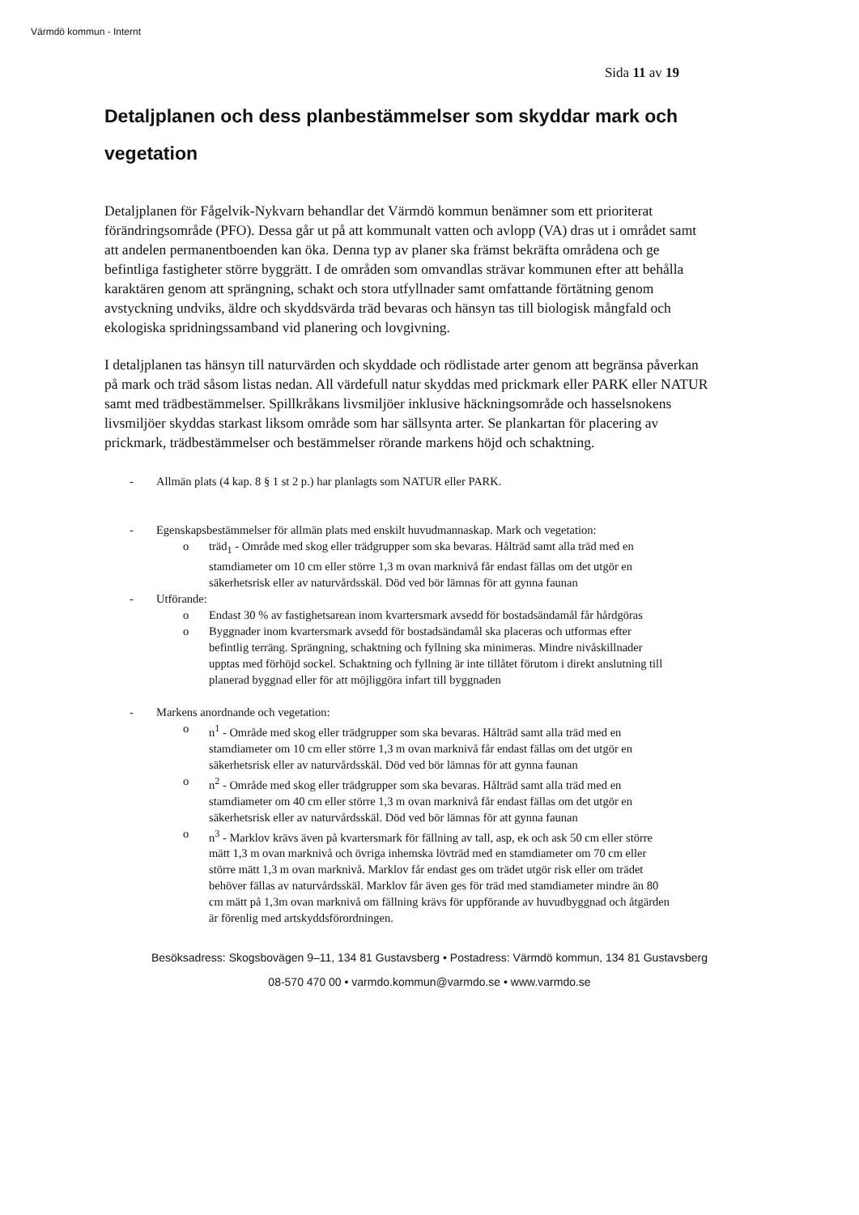Värmdö kommun - Internt
Sida 11 av 19
Detaljplanen och dess planbestämmelser som skyddar mark och vegetation
Detaljplanen för Fågelvik-Nykvarn behandlar det Värmdö kommun benämner som ett prioriterat förändringsområde (PFO). Dessa går ut på att kommunalt vatten och avlopp (VA) dras ut i området samt att andelen permanentboenden kan öka. Denna typ av planer ska främst bekräfta områdena och ge befintliga fastigheter större byggrätt. I de områden som omvandlas strävar kommunen efter att behålla karaktären genom att sprängning, schakt och stora utfyllnader samt omfattande förtätning genom avstyckning undviks, äldre och skyddsvärda träd bevaras och hänsyn tas till biologisk mångfald och ekologiska spridningssamband vid planering och lovgivning.
I detaljplanen tas hänsyn till naturvärden och skyddade och rödlistade arter genom att begränsa påverkan på mark och träd såsom listas nedan. All värdefull natur skyddas med prickmark eller PARK eller NATUR samt med trädbestämmelser. Spillkråkans livsmiljöer inklusive häckningsområde och hasselsnokens livsmiljöer skyddas starkast liksom område som har sällsynta arter. Se plankartan för placering av prickmark, trädbestämmelser och bestämmelser rörande markens höjd och schaktning.
- Allmän plats (4 kap. 8 § 1 st 2 p.) har planlagts som NATUR eller PARK.
- Egenskapsbestämmelser för allmän plats med enskilt huvudmannaskap. Mark och vegetation:
o träd<sub>1</sub> - Område med skog eller trädgrupper som ska bevaras. Hålträd samt alla träd med en stamdiameter om 10 cm eller större 1,3 m ovan marknivå får endast fällas om det utgör en säkerhetsrisk eller av naturvårdsskäl. Död ved bör lämnas för att gynna faunan
- Utförande:
o Endast 30 % av fastighetsarean inom kvartersmark avsedd för bostadsändamål får hårdgöras
o Byggnader inom kvartersmark avsedd för bostadsändamål ska placeras och utformas efter befintlig terräng. Sprängning, schaktning och fyllning ska minimeras. Mindre nivåskillnader upptas med förhöjd sockel. Schaktning och fyllning är inte tillåtet förutom i direkt anslutning till planerad byggnad eller för att möjliggöra infart till byggnaden
- Markens anordnande och vegetation:
o n<sup>1</sup> - Område med skog eller trädgrupper som ska bevaras. Hålträd samt alla träd med en stamdiameter om 10 cm eller större 1,3 m ovan marknivå får endast fällas om det utgör en säkerhetsrisk eller av naturvårdsskäl. Död ved bör lämnas för att gynna faunan
o n<sup>2</sup> - Område med skog eller trädgrupper som ska bevaras. Hålträd samt alla träd med en stamdiameter om 40 cm eller större 1,3 m ovan marknivå får endast fällas om det utgör en säkerhetsrisk eller av naturvårdsskäl. Död ved bör lämnas för att gynna faunan
o n<sup>3</sup> - Marklov krävs även på kvartersmark för fällning av tall, asp, ek och ask 50 cm eller större mätt 1,3 m ovan marknivå och övriga inhemska lövträd med en stamdiameter om 70 cm eller större mätt 1,3 m ovan marknivå. Marklov får endast ges om trädet utgör risk eller om trädet behöver fällas av naturvårdsskäl. Marklov får även ges för träd med stamdiameter mindre än 80 cm mätt på 1,3m ovan marknivå om fällning krävs för uppförande av huvudbyggnad och åtgärden är förenlig med artskyddsförordningen.
Besöksadress: Skogsbovägen 9–11, 134 81 Gustavsberg • Postadress: Värmdö kommun, 134 81 Gustavsberg
08-570 470 00 • varmdo.kommun@varmdo.se • www.varmdo.se